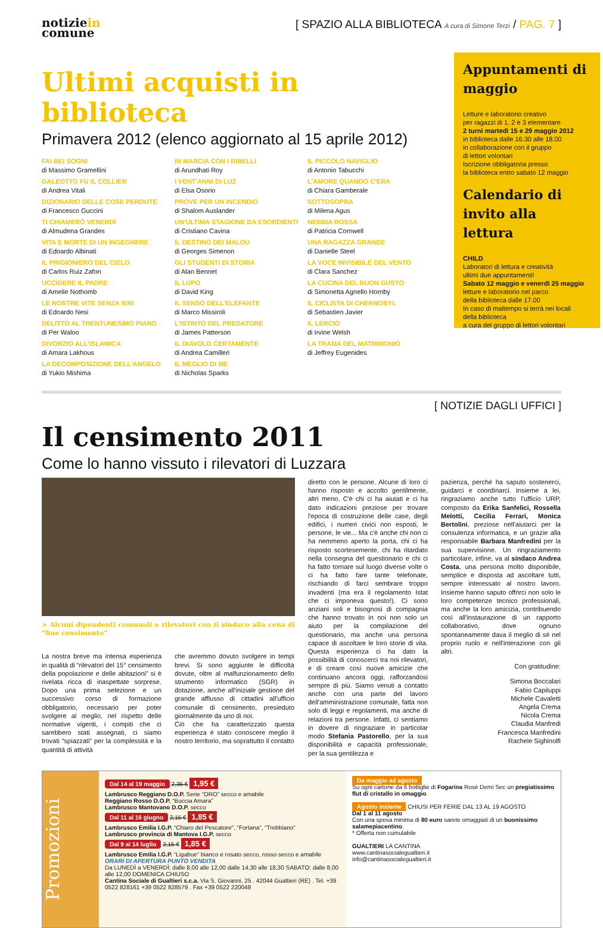notiziein
comune
[ SPAZIO ALLA BIBLIOTECA A cura di Simone Terzi / PAG. 7 ]
Ultimi acquisti in biblioteca
Primavera 2012 (elenco aggiornato al 15 aprile 2012)
FAI BEI SOGNI
di Massimo Gramellini
GALEOTTO FU IL COLLIER
di Andrea Vitali
DIZIONARIO DELLE COSE PERDUTE
di Francesco Guccini
TI CHIAMERÒ VENERDÌ
di Almudena Grandes
VITA E MORTE DI UN INGEGNERE
di Edoardo Albinati
IL PRIGIONIERO DEL CIELO
di Carlos Ruiz Zafon
UCCIDERE IL PADRE
di Amelie Nothomb
LE NOSTRE VITE SENZA IERI
di Edoardo Nesi
DELITTO AL TRENTUNESIMO PIANO
di Per Waloo
DIVORZIO ALL'ISLAMICA
di Amara Lakhous
LA DECOMPOSIZIONE DELL'ANGELO
di Yukio Mishima
IN MARCIA CON I RIBELLI
di Arundhati Roy
I VENT'ANNI DI LUZ
di Elsa Osorio
PROVE PER UN INCENDIO
di Shalom Auslander
UN'ULTIMA STAGIONE DA ESORDIENTI
di Cristiano Cavina
IL DESTINO DEI MALOU
di Georges Simenon
GLI STUDENTI DI STORIA
di Alan Bennet
IL LUPO
di David King
IL SENSO DELL'ELEFANTE
di Marco Missiroli
L'ISTINTO DEL PREDATORE
di James Patterson
IL DIAVOLO CERTAMENTE
di Andrea Camilleri
IL MEGLIO DI ME
di Nicholas Sparks
IL PICCOLO NAVIGLIO
di Antonio Tabucchi
L'AMORE QUANDO C'ERA
di Chiara Gamberale
SOTTOSOPRA
di Milena Agus
NEBBIA ROSSA
di Patricia Cornwell
UNA RAGAZZA GRANDE
di Danielle Steel
LA VOCE INVISIBILE DEL VENTO
di Clara Sanchez
LA CUCINA DEL BUON GUSTO
di Simonetta Agnello Hornby
IL CICLISTA DI CHERNOBYL
di Sebastien Javier
IL LERCIO
di Irvine Welsh
LA TRAMA DEL MATRIMONIO
di Jeffrey Eugenides
Appuntamenti di maggio
Letture e laboratorio creativo
per ragazzi di 1, 2 e 3 elementare
2 turni martedì 15 e 29 maggio 2012
in biblioteca dalle 16.30 alle 18.00
in collaborazione con il gruppo
di lettori volontari
Iscrizione obbligatoria presso
la biblioteca entro sabato 12 maggio
Calendario di invito alla lettura
CHILD
Laboratori di lettura e creatività
ultimi due appuntamenti!
Sabato 12 maggio e venerdì 25 maggio
letture e laboratorio nel parco
della biblioteca dalle 17.00
In caso di maltempo si terrà nei locali
della biblioteca
a cura del gruppo di lettori volontari
[ NOTIZIE DAGLI UFFICI ]
Il censimento 2011
Come lo hanno vissuto i rilevatori di Luzzara
> Alcuni dipendenti comunali e rilevatori con il sindaco alla cena di “fine censimento”
La nostra breve ma intensa esperienza in qualità di “rilevatori del 15° censimento della popolazione e delle abitazioni” si è rivelata ricca di inaspettate sorprese. Dopo una prima selezione e un successivo corso di formazione obbligatorio, necessario per poter svolgere al meglio, nel rispetto delle normative vigenti, i compiti che ci sarebbero stati assegnati, ci siamo trovati “spiazzati” per la complessità e la quantità di attività
che avremmo dovuto svolgere in tempi brevi. Si sono aggiunte le difficoltà dovute, oltre al malfunzionamento dello strumento informatico (SGR) in dotazione, anche all'iniziale gestione del grande afflusso di cittadini all'ufficio comunale di censimento, presieduto giornalmente da uno di noi.
Ciò che ha caratterizzato questa esperienza è stato conoscere meglio il nostro territorio, ma soprattutto il contatto
diretto con le persone. Alcune di loro ci hanno risposto e accolto gentilmente, altri meno. C'è chi ci ha aiutati e ci ha dato indicazioni preziose per trovare l'epoca di costruzione delle case, degli edifici, i numeri civici non esposti, le persone, le vie... Ma c'è anche chi non ci ha nemmeno aperto la porta, chi ci ha risposto scortesemente, chi ha ritardato nella consegna del questionario e chi ci ha fatto tornare sul luogo diverse volte o ci ha fatto fare tante telefonate, rischiando di farci sembrare troppo invadenti (ma era il regolamento Istat che ci imponeva questo!). Ci sono anziani soli e bisognosi di compagnia che hanno trovato in noi non solo un aiuto per la compilazione del questionario, ma anche una persona capace di ascoltare le loro storie di vita. Questa esperienza ci ha dato la possibilità di conoscerci tra noi rilevatori, e di creare così nuove amicizie che continuano ancora oggi, rafforzandosi sempre di più. Siamo venuti a contatto anche con una parte del lavoro dell'amministrazione comunale, fatta non solo di leggi e regolamenti, ma anche di relazioni tra persone. Infatti, ci sentiamo in dovere di ringraziare in particolar modo Stefania Pastorello, per la sua disponibilità e capacità professionale, per la sua gentilezza e
pazienza, perché ha saputo sostenerci, guidarci e coordinarci. Insieme a lei, ringraziamo anche tutto l'ufficio URP, composto da Erika Sanfelici, Rossella Melotti, Cecilia Ferrari, Monica Bertolini, preziose nell'aiutarci per la consulenza informatica, e un grazie alla responsabile Barbara Manfredini per la sua supervisione. Un ringraziamento particolare, infine, va al sindaco Andrea Costa, una persona molto disponibile, semplice e disposta ad ascoltare tutti, sempre interessato al nostro lavoro. Insieme hanno saputo offrirci non solo le loro competenze tecnico professionali, ma anche la loro amicizia, contribuendo così all'instaurazione di un rapporto collaborativo, dove ognuno spontaneamente dava il meglio di sé nel proprio ruolo e nell'interazione con gli altri.
Con gratitudine:
Simona Boccalari
Fabio Capiluppi
Michele Cavaletti
Angela Crema
Nicola Crema
Claudia Manfredi
Francesca Manfredini
Rachele Sighinolfi
Promozioni
Dal 14 al 19 maggio 2,35 € 1,95 €
Lambrusco Reggiano D.O.P. Serie “ORO” secco e amabile
Reggiano Rosso D.O.P. “Buccia Amara”
Lambrusco Mantovano D.O.P. secco
Dal 11 al 16 giugno 2,15 € 1,85 €
Lambrusco Emilia I.G.P. “Chiaro del Pescatore”, “Fortana”, “Trebbiano”
Lambrusco provincia di Mantova I.G.P. secco
Dal 9 al 14 luglio 2,15 € 1,85 €
Lambrusco Emilia I.G.P. “Ligabue” bianco e rosato secco, rosso secco e amabile
ORARI DI APERTURA PUNTO VENDITA
Da LUNEDÌ a VENERDÌ: dalle 8,00 alle 12,00 dalle 14,30 alle 18,30 SABATO: dalle 8,00 alle 12,00 DOMENICA CHIUSO
Cantina Sociale di Gualtieri s.c.a. Via S. Giovanni, 25 . 42044 Gualtieri (RE) . Tel. +39 0522 828161 +39 0522 828579 . Fax +39 0522 220048
Da maggio ad agosto
Su ogni cartone da 6 bottiglie di Fogarina Rosè Demi Sec un pregiatissimo flut di cristallo in omaggio.
Agosto insieme CHIUSI PER FERIE DAL 13 AL 19 AGOSTO
Dal 1 al 11 agosto
Con una spesa minima di 80 euro sarete omaggiati di un buonissimo salamepiacentino.
* Offerta non cumulabile
GUALTIERI LA CANTINA
www.cantinasocialegualtieri.it
info@cantinasocialegualtieri.it